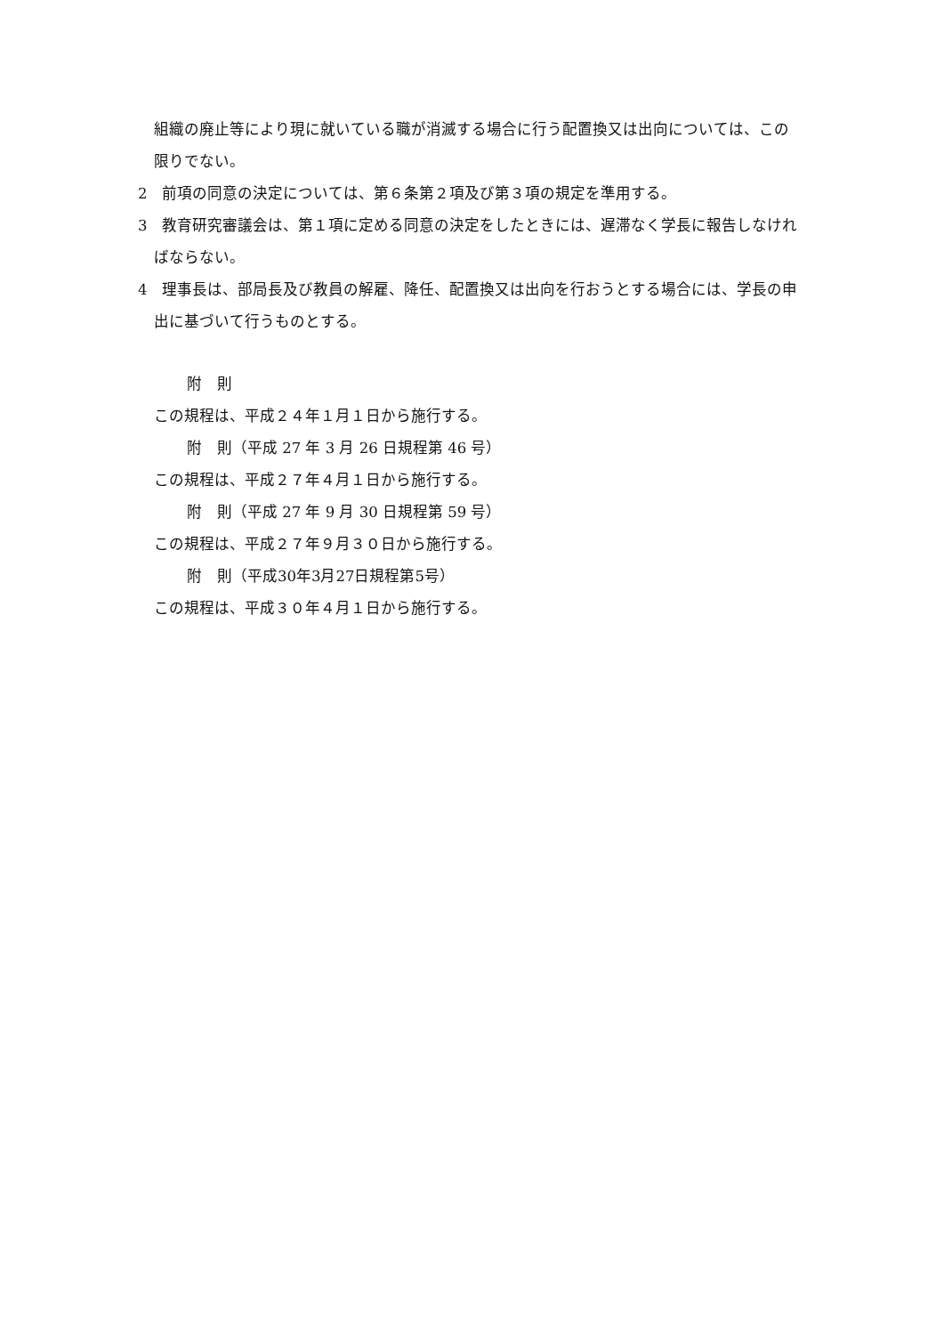組織の廃止等により現に就いている職が消滅する場合に行う配置換又は出向については、この限りでない。
2　前項の同意の決定については、第６条第２項及び第３項の規定を準用する。
3　教育研究審議会は、第１項に定める同意の決定をしたときには、遅滞なく学長に報告しなければならない。
4　理事長は、部局長及び教員の解雇、降任、配置換又は出向を行おうとする場合には、学長の申出に基づいて行うものとする。
附　則
この規程は、平成２４年１月１日から施行する。
附　則（平成 27 年 3 月 26 日規程第 46 号）
この規程は、平成２７年４月１日から施行する。
附　則（平成 27 年 9 月 30 日規程第 59 号）
この規程は、平成２７年９月３０日から施行する。
附　則（平成30年3月27日規程第5号）
この規程は、平成３０年４月１日から施行する。